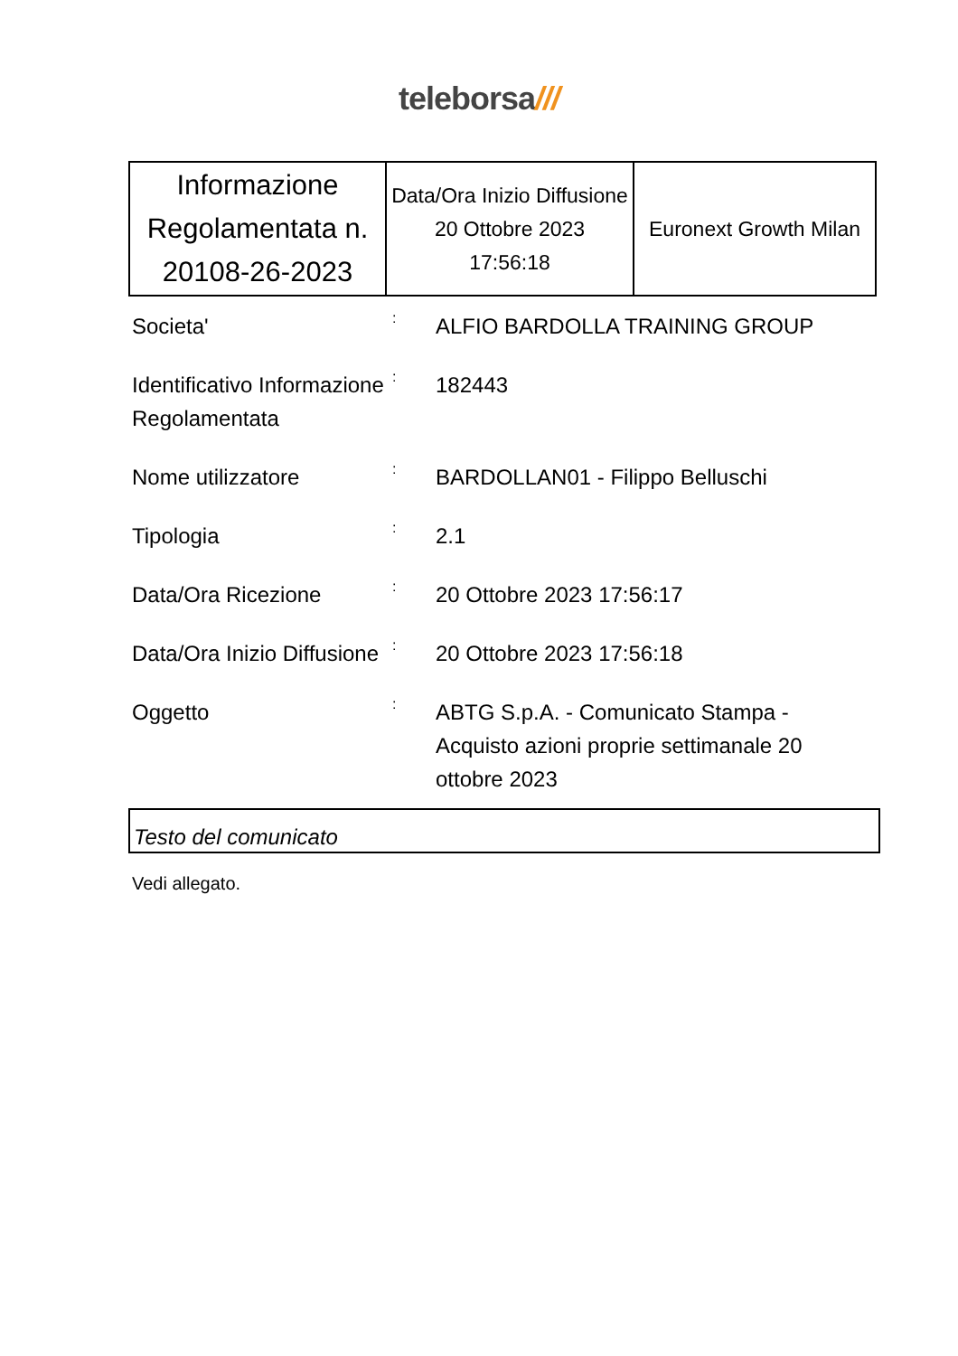teleborsa///
| Informazione Regolamentata n. 20108-26-2023 | Data/Ora Inizio Diffusione 20 Ottobre 2023 17:56:18 | Euronext Growth Milan |
| Societa' | : | ALFIO BARDOLLA TRAINING GROUP |
| Identificativo Informazione Regolamentata | : | 182443 |
| Nome utilizzatore | : | BARDOLLAN01 - Filippo Belluschi |
| Tipologia | : | 2.1 |
| Data/Ora Ricezione | : | 20 Ottobre 2023 17:56:17 |
| Data/Ora Inizio Diffusione | : | 20 Ottobre 2023 17:56:18 |
| Oggetto | : | ABTG S.p.A. - Comunicato Stampa - Acquisto azioni proprie settimanale 20 ottobre 2023 |
Testo del comunicato
Vedi allegato.